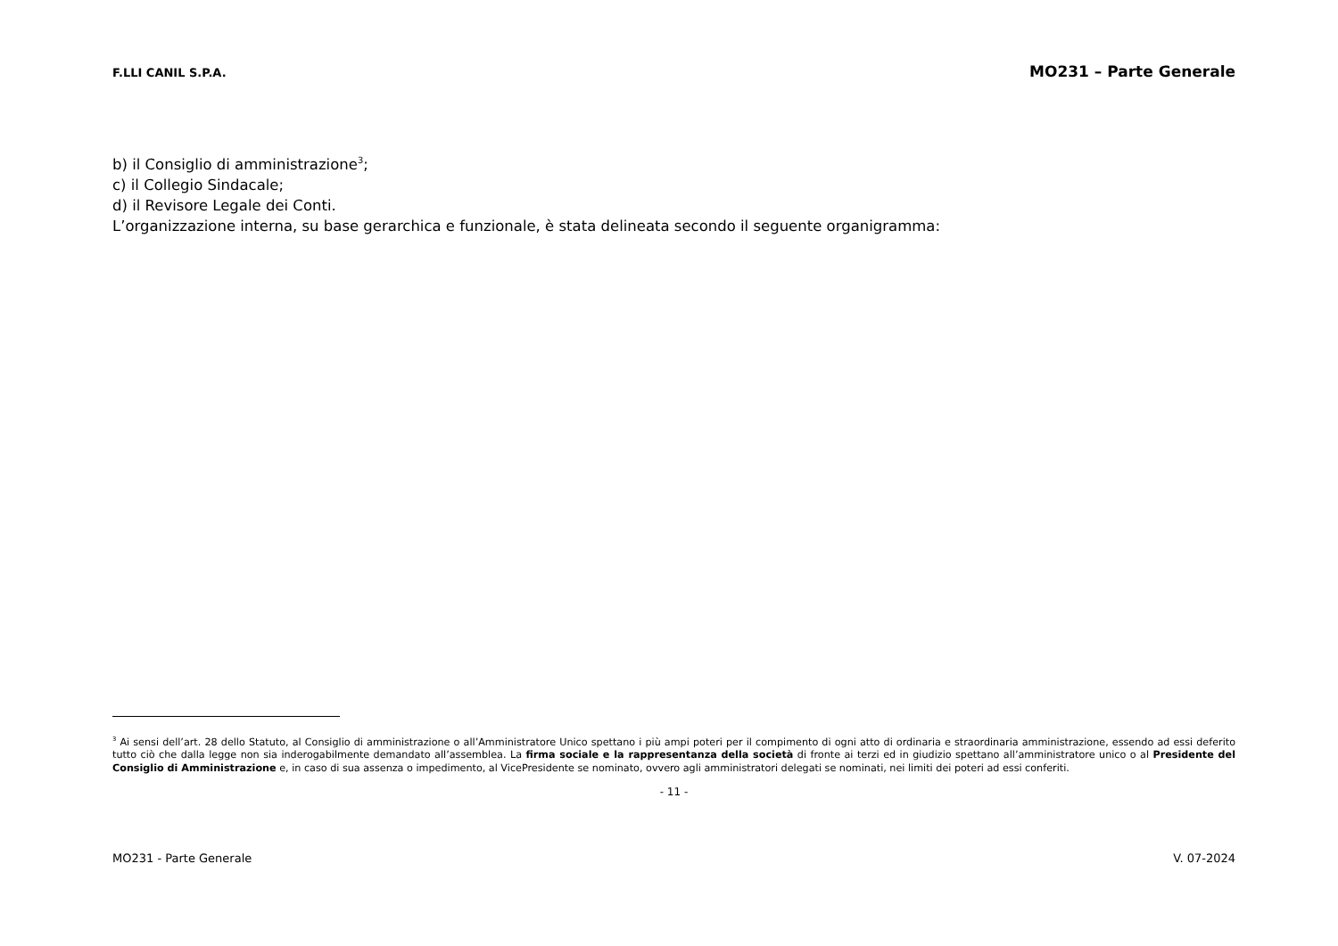F.LLI CANIL S.P.A.
MO231 – Parte Generale
b) il Consiglio di amministrazione<sup>3</sup>;
c) il Collegio Sindacale;
d) il Revisore Legale dei Conti.
L’organizzazione interna, su base gerarchica e funzionale, è stata delineata secondo il seguente organigramma:
<sup>3</sup> Ai sensi dell’art. 28 dello Statuto, al Consiglio di amministrazione o all’Amministratore Unico spettano i più ampi poteri per il compimento di ogni atto di ordinaria e straordinaria amministrazione, essendo ad essi deferito tutto ciò che dalla legge non sia inderogabilmente demandato all’assemblea. La firma sociale e la rappresentanza della società di fronte ai terzi ed in giudizio spettano all’amministratore unico o al Presidente del Consiglio di Amministrazione e, in caso di sua assenza o impedimento, al VicePresidente se nominato, ovvero agli amministratori delegati se nominati, nei limiti dei poteri ad essi conferiti.
- 11 -
MO231 - Parte Generale V. 07-2024